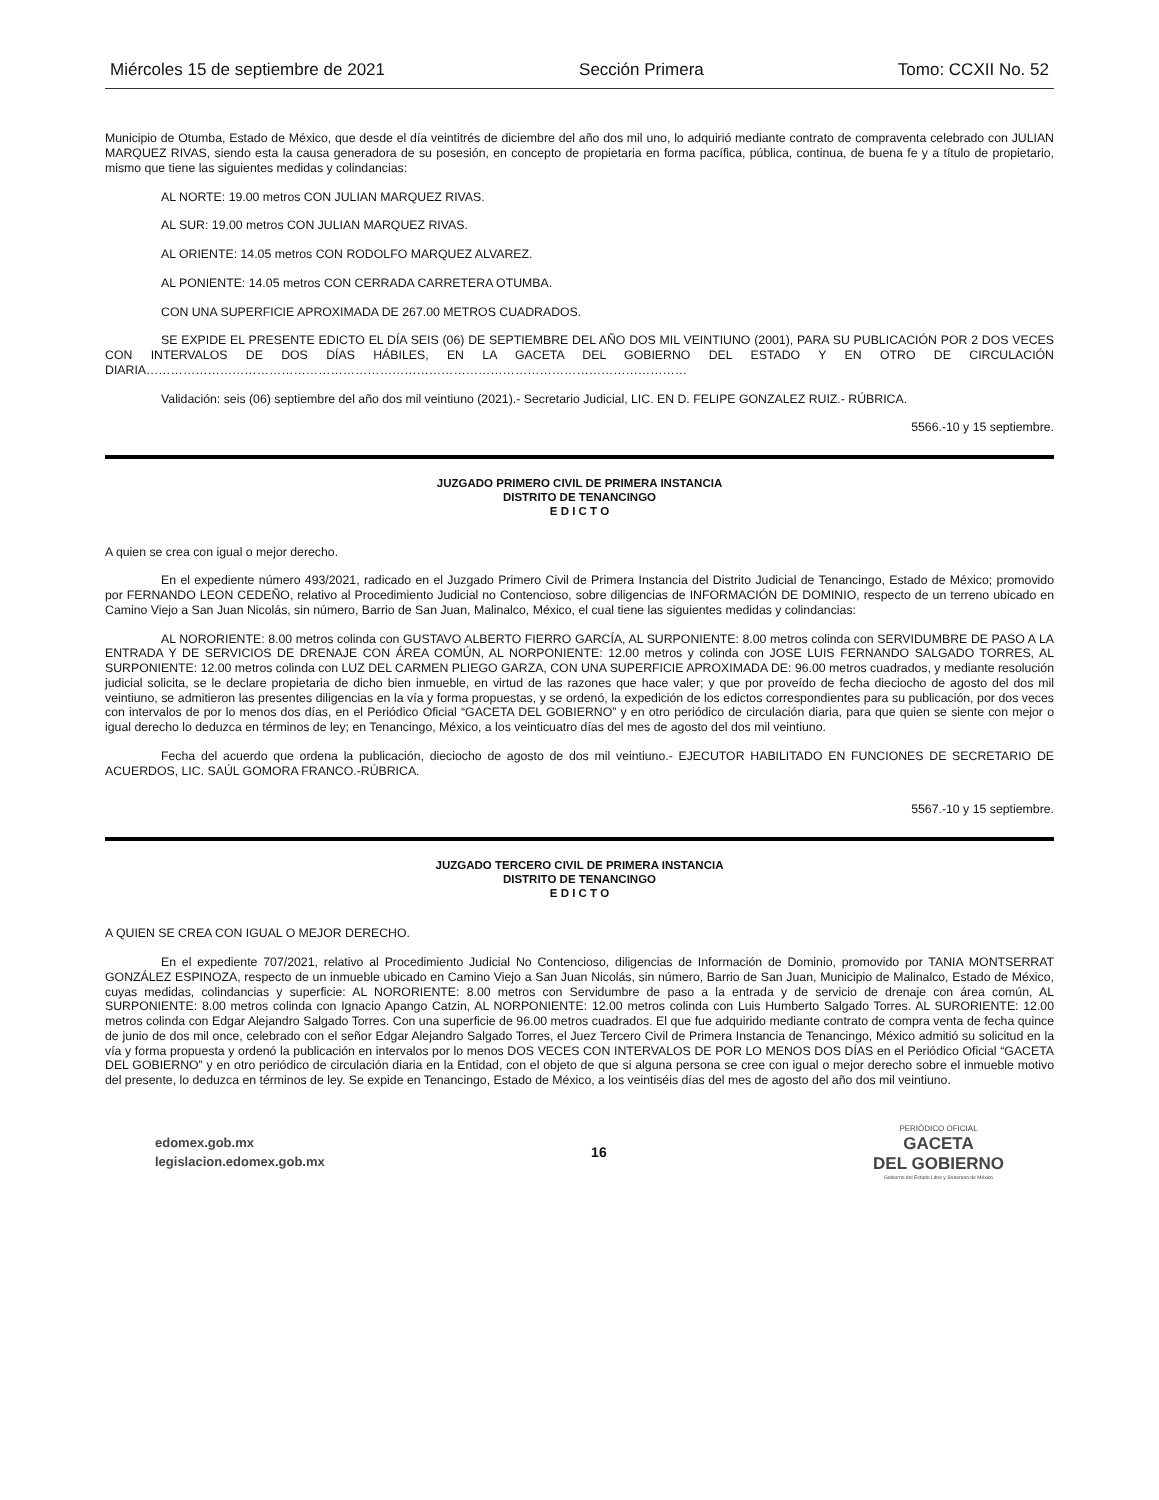Miércoles 15 de septiembre de 2021 Sección Primera Tomo: CCXII No. 52
Municipio de Otumba, Estado de México, que desde el día veintitrés de diciembre del año dos mil uno, lo adquirió mediante contrato de compraventa celebrado con JULIAN MARQUEZ RIVAS, siendo esta la causa generadora de su posesión, en concepto de propietaria en forma pacífica, pública, continua, de buena fe y a título de propietario, mismo que tiene las siguientes medidas y colindancias:
AL NORTE: 19.00 metros CON JULIAN MARQUEZ RIVAS.
AL SUR: 19.00 metros CON JULIAN MARQUEZ RIVAS.
AL ORIENTE: 14.05 metros CON RODOLFO MARQUEZ ALVAREZ.
AL PONIENTE: 14.05 metros CON CERRADA CARRETERA OTUMBA.
CON UNA SUPERFICIE APROXIMADA DE 267.00 METROS CUADRADOS.
SE EXPIDE EL PRESENTE EDICTO EL DÍA SEIS (06) DE SEPTIEMBRE DEL AÑO DOS MIL VEINTIUNO (2001), PARA SU PUBLICACIÓN POR 2 DOS VECES CON INTERVALOS DE DOS DÍAS HÁBILES, EN LA GACETA DEL GOBIERNO DEL ESTADO Y EN OTRO DE CIRCULACIÓN DIARIA……………………………………………………………………………………………………………………
Validación: seis (06) septiembre del año dos mil veintiuno (2021).- Secretario Judicial, LIC. EN D. FELIPE GONZALEZ RUIZ.- RÚBRICA.
5566.-10 y 15 septiembre.
JUZGADO PRIMERO CIVIL DE PRIMERA INSTANCIA
DISTRITO DE TENANCINGO
E D I C T O
A quien se crea con igual o mejor derecho.
En el expediente número 493/2021, radicado en el Juzgado Primero Civil de Primera Instancia del Distrito Judicial de Tenancingo, Estado de México; promovido por FERNANDO LEON CEDEÑO, relativo al Procedimiento Judicial no Contencioso, sobre diligencias de INFORMACIÓN DE DOMINIO, respecto de un terreno ubicado en Camino Viejo a San Juan Nicolás, sin número, Barrio de San Juan, Malinalco, México, el cual tiene las siguientes medidas y colindancias:
AL NORORIENTE: 8.00 metros colinda con GUSTAVO ALBERTO FIERRO GARCÍA, AL SURPONIENTE: 8.00 metros colinda con SERVIDUMBRE DE PASO A LA ENTRADA Y DE SERVICIOS DE DRENAJE CON ÁREA COMÚN, AL NORPONIENTE: 12.00 metros y colinda con JOSE LUIS FERNANDO SALGADO TORRES, AL SURPONIENTE: 12.00 metros colinda con LUZ DEL CARMEN PLIEGO GARZA, CON UNA SUPERFICIE APROXIMADA DE: 96.00 metros cuadrados, y mediante resolución judicial solicita, se le declare propietaria de dicho bien inmueble, en virtud de las razones que hace valer; y que por proveído de fecha dieciocho de agosto del dos mil veintiuno, se admitieron las presentes diligencias en la vía y forma propuestas, y se ordenó, la expedición de los edictos correspondientes para su publicación, por dos veces con intervalos de por lo menos dos días, en el Periódico Oficial “GACETA DEL GOBIERNO” y en otro periódico de circulación diaria, para que quien se siente con mejor o igual derecho lo deduzca en términos de ley; en Tenancingo, México, a los veinticuatro días del mes de agosto del dos mil veintiuno.
Fecha del acuerdo que ordena la publicación, dieciocho de agosto de dos mil veintiuno.- EJECUTOR HABILITADO EN FUNCIONES DE SECRETARIO DE ACUERDOS, LIC. SAÚL GOMORA FRANCO.-RÚBRICA.
5567.-10 y 15 septiembre.
JUZGADO TERCERO CIVIL DE PRIMERA INSTANCIA
DISTRITO DE TENANCINGO
E D I C T O
A QUIEN SE CREA CON IGUAL O MEJOR DERECHO.
En el expediente 707/2021, relativo al Procedimiento Judicial No Contencioso, diligencias de Información de Dominio, promovido por TANIA MONTSERRAT GONZÁLEZ ESPINOZA, respecto de un inmueble ubicado en Camino Viejo a San Juan Nicolás, sin número, Barrio de San Juan, Municipio de Malinalco, Estado de México, cuyas medidas, colindancias y superficie: AL NORORIENTE: 8.00 metros con Servidumbre de paso a la entrada y de servicio de drenaje con área común, AL SURPONIENTE: 8.00 metros colinda con Ignacio Apango Catzin, AL NORPONIENTE: 12.00 metros colinda con Luis Humberto Salgado Torres. AL SURORIENTE: 12.00 metros colinda con Edgar Alejandro Salgado Torres. Con una superficie de 96.00 metros cuadrados. El que fue adquirido mediante contrato de compra venta de fecha quince de junio de dos mil once, celebrado con el señor Edgar Alejandro Salgado Torres, el Juez Tercero Civil de Primera Instancia de Tenancingo, México admitió su solicitud en la vía y forma propuesta y ordenó la publicación en intervalos por lo menos DOS VECES CON INTERVALOS DE POR LO MENOS DOS DÍAS en el Periódico Oficial “GACETA DEL GOBIERNO” y en otro periódico de circulación diaria en la Entidad, con el objeto de que si alguna persona se cree con igual o mejor derecho sobre el inmueble motivo del presente, lo deduzca en términos de ley. Se expide en Tenancingo, Estado de México, a los veintiséis días del mes de agosto del año dos mil veintiuno.
edomex.gob.mx
legislacion.edomex.gob.mx
16
PERIÓDICO OFICIAL
GACETA
DEL GOBIERNO
Gobierno del Estado Libre y Soberano de México